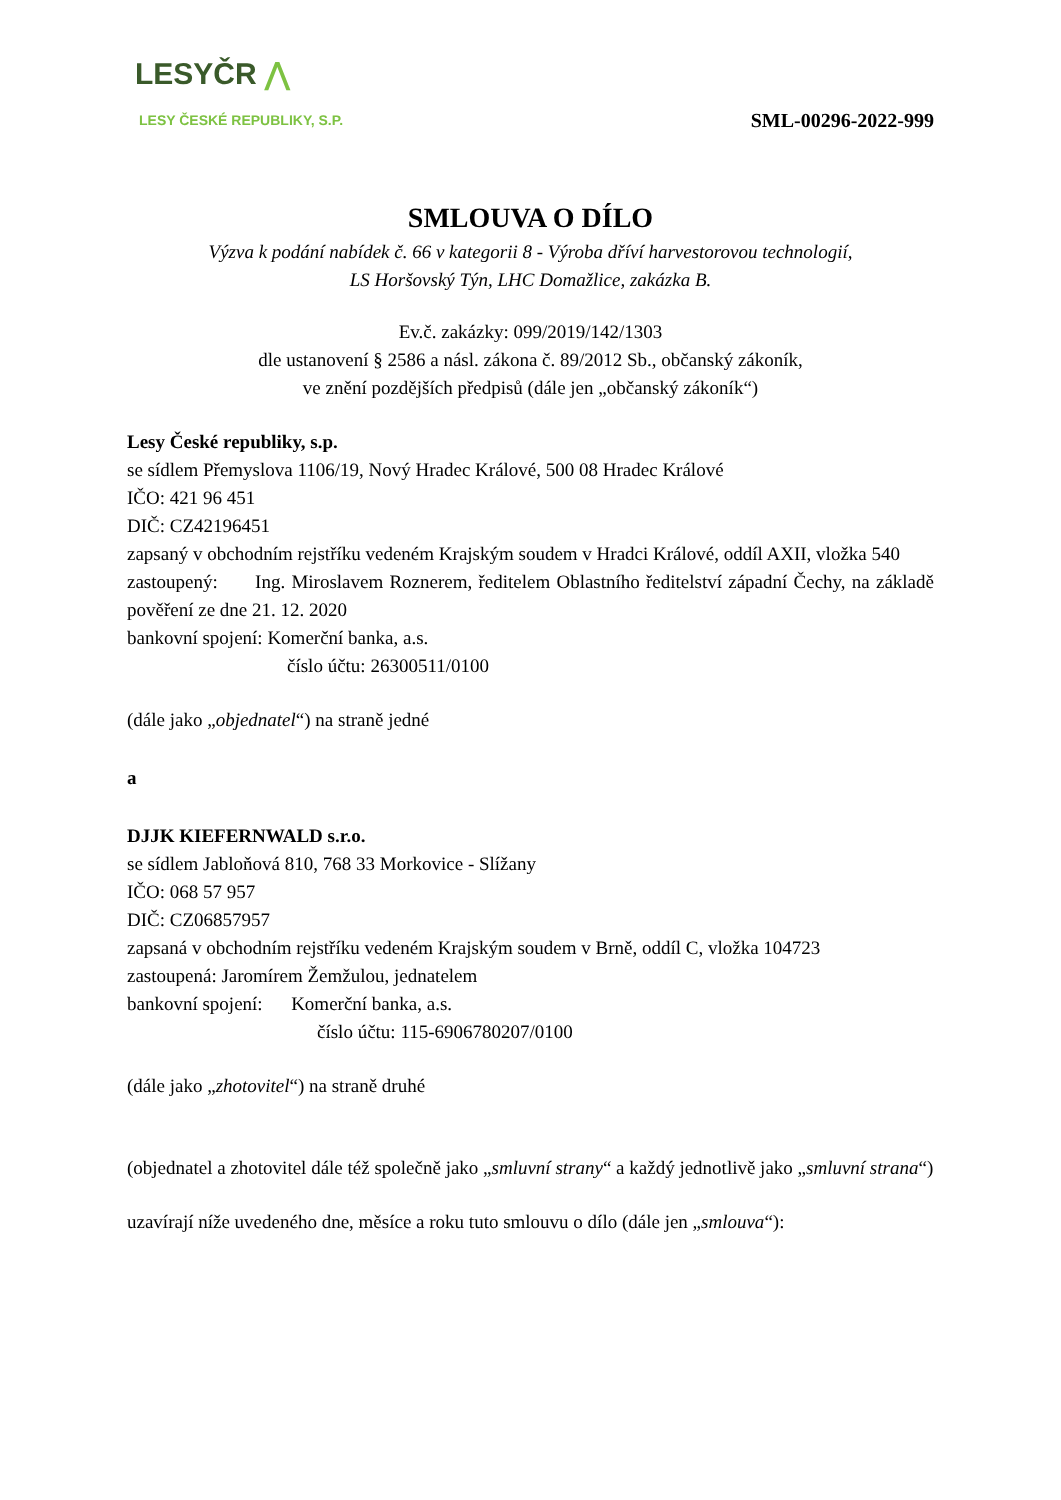LESYČR ⋀
LESY ČESKÉ REPUBLIKY, S.P.
SML-00296-2022-999
SMLOUVA O DÍLO
Výzva k podání nabídek č. 66 v kategorii 8 - Výroba dříví harvestorovou technologií,
LS Horšovský Týn, LHC Domažlice, zakázka B.
Ev.č. zakázky: 099/2019/142/1303
dle ustanovení § 2586 a násl. zákona č. 89/2012 Sb., občanský zákoník,
ve znění pozdějších předpisů (dále jen „občanský zákoník“)
Lesy České republiky, s.p.
se sídlem Přemyslova 1106/19, Nový Hradec Králové, 500 08 Hradec Králové
IČO: 421 96 451
DIČ: CZ42196451
zapsaný v obchodním rejstříku vedeném Krajským soudem v Hradci Králové, oddíl AXII, vložka 540
zastoupený: Ing. Miroslavem Roznerem, ředitelem Oblastního ředitelství západní Čechy, na základě pověření ze dne 21. 12. 2020
bankovní spojení: Komerční banka, a.s.
číslo účtu: 26300511/0100
(dále jako „objednatel“) na straně jedné
a
DJJK KIEFERNWALD s.r.o.
se sídlem Jabloňová 810, 768 33 Morkovice - Slížany
IČO: 068 57 957
DIČ: CZ06857957
zapsaná v obchodním rejstříku vedeném Krajským soudem v Brně, oddíl C, vložka 104723
zastoupená: Jaromírem Žemžulou, jednatelem
bankovní spojení: Komerční banka, a.s.
číslo účtu: 115-6906780207/0100
(dále jako „zhotovitel“) na straně druhé
(objednatel a zhotovitel dále též společně jako „smluvní strany“ a každý jednotlivě jako „smluvní strana“)
uzavírají níže uvedeného dne, měsíce a roku tuto smlouvu o dílo (dále jen „smlouva“):